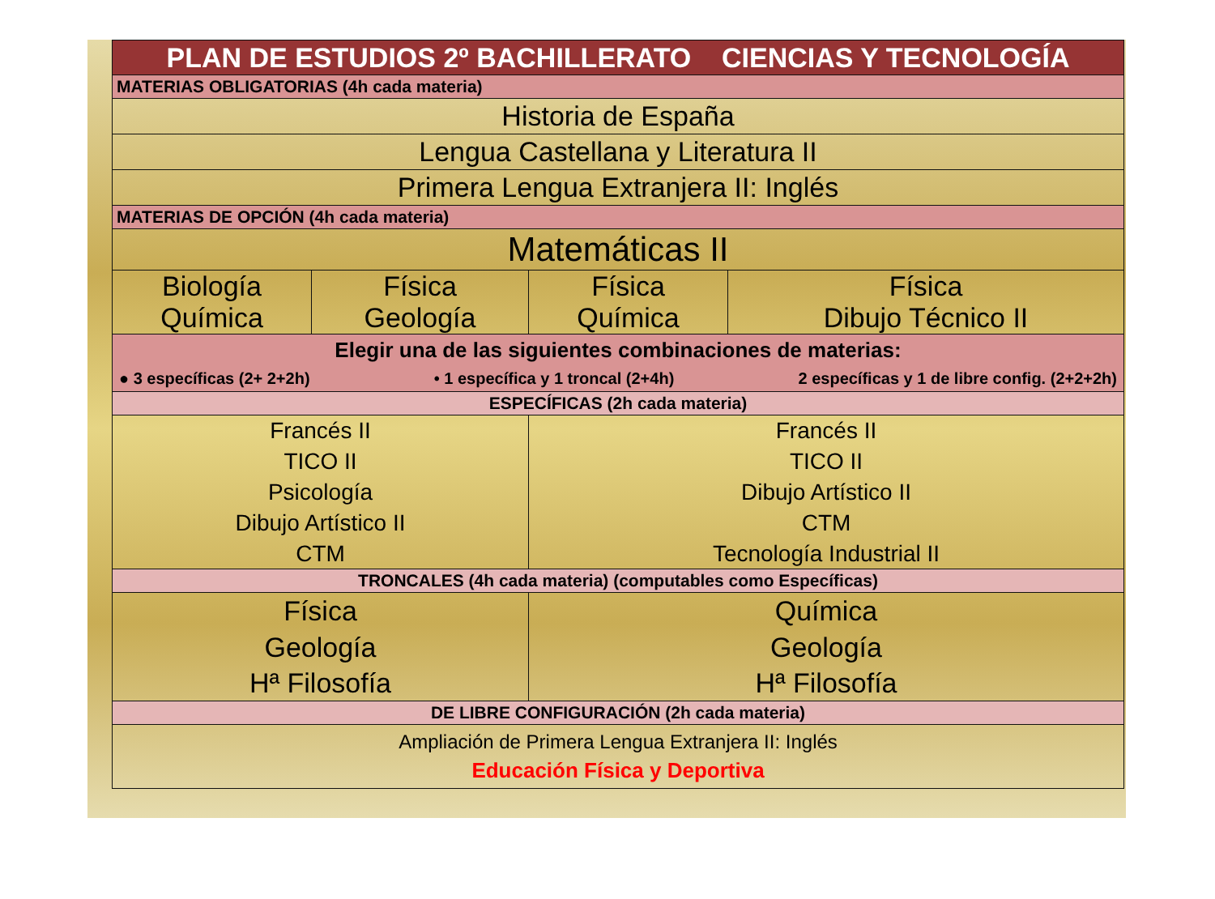| PLAN DE ESTUDIOS 2º BACHILLERATO CIENCIAS Y TECNOLOGÍA | | | |
| MATERIAS OBLIGATORIAS (4h cada materia) | | | |
| Historia de España | | | |
| Lengua Castellana y Literatura II | | | |
| Primera Lengua Extranjera II: Inglés | | | |
| MATERIAS DE OPCIÓN (4h cada materia) | | | |
| Matemáticas II | | | |
| Biología Química | Física Geología | Física Química | Física Dibujo Técnico II |
| Elegir una de las siguientes combinaciones de materias: ● 3 específicas (2+ 2+2h) • 1 específica y 1 troncal (2+4h) 2 específicas y 1 de libre config. (2+2+2h) | | | |
| ESPECÍFICAS (2h cada materia) | | | |
| Francés II TICO II Psicología Dibujo Artístico II CTM | | Francés II TICO II Dibujo Artístico II CTM Tecnología Industrial II | |
| TRONCALES (4h cada materia) (computables como Específicas) | | | |
| Física Geología Hª Filosofía | | Química Geología Hª Filosofía | |
| DE LIBRE CONFIGURACIÓN (2h cada materia) | | | |
| Ampliación de Primera Lengua Extranjera II: Inglés Educación Física y Deportiva | | | |